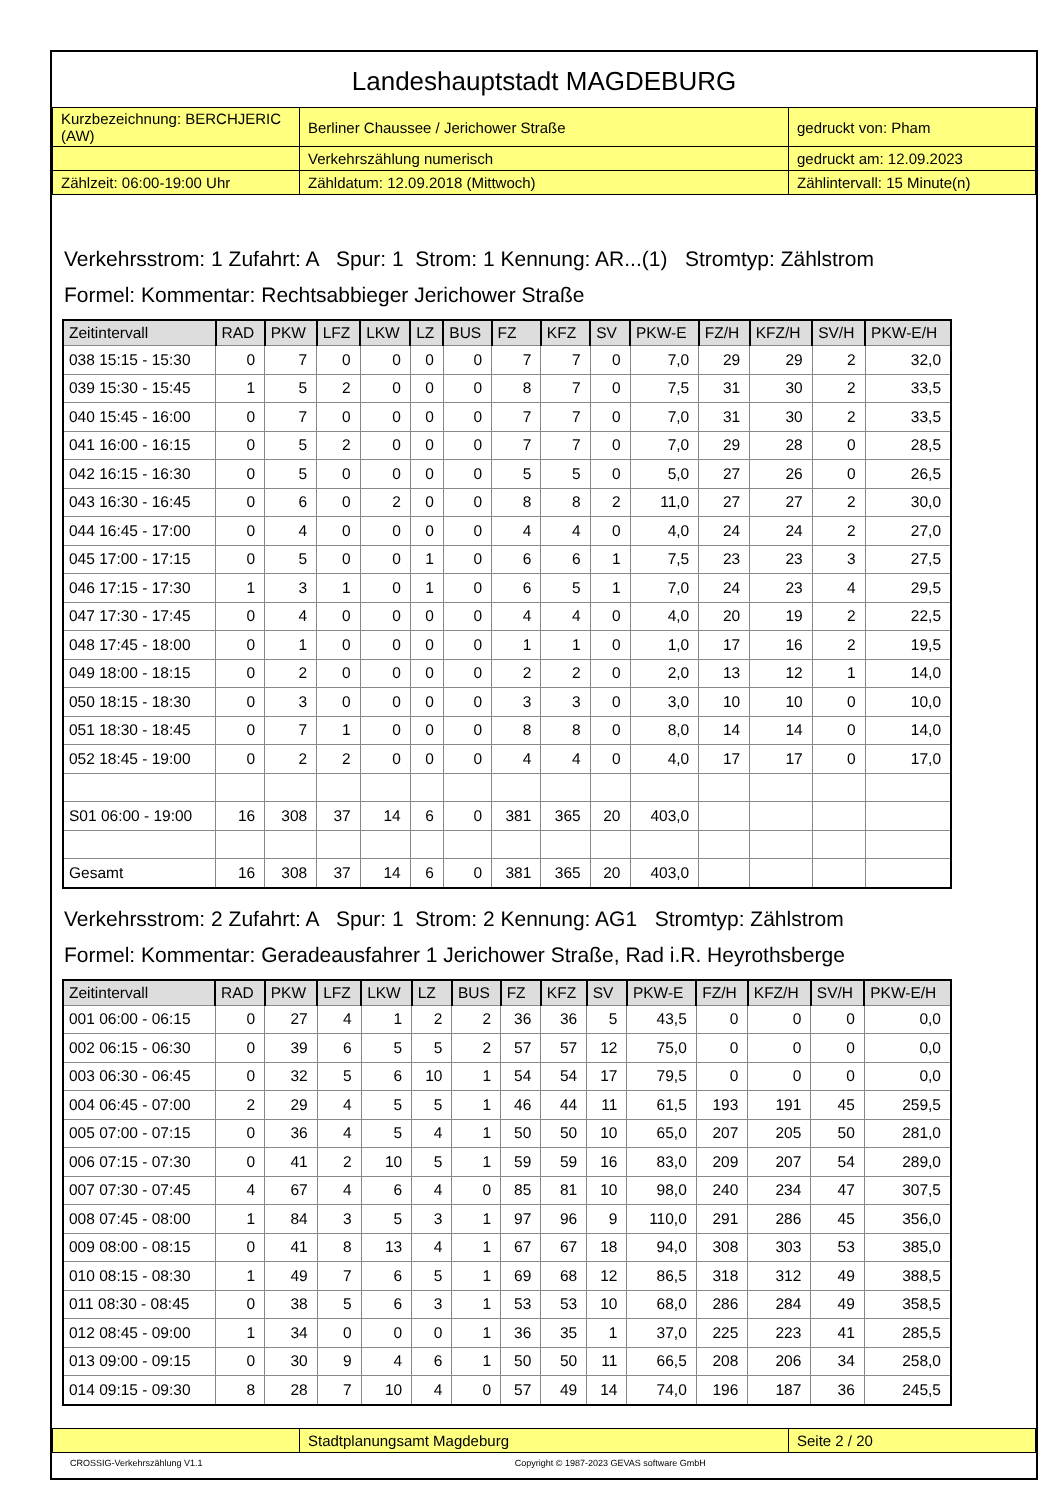Landeshauptstadt MAGDEBURG
| Kurzbezeichnung: BERCHJERIC (AW) | Berliner Chaussee / Jerichower Straße | gedruckt von: Pham |
| | Verkehrszählung numerisch | gedruckt am: 12.09.2023 |
| Zählzeit: 06:00-19:00 Uhr | Zähldatum: 12.09.2018 (Mittwoch) | Zählintervall: 15 Minute(n) |
Verkehrsstrom: 1 Zufahrt: A Spur: 1 Strom: 1 Kennung: AR...(1) Stromtyp: Zählstrom
Formel: Kommentar: Rechtsabbieger Jerichower Straße
| Zeitintervall | RAD | PKW | LFZ | LKW | LZ | BUS | FZ | KFZ | SV | PKW-E | FZ/H | KFZ/H | SV/H | PKW-E/H |
| --- | --- | --- | --- | --- | --- | --- | --- | --- | --- | --- | --- | --- | --- | --- |
| 038 15:15 - 15:30 | 0 | 7 | 0 | 0 | 0 | 0 | 7 | 7 | 0 | 7,0 | 29 | 29 | 2 | 32,0 |
| 039 15:30 - 15:45 | 1 | 5 | 2 | 0 | 0 | 0 | 8 | 7 | 0 | 7,5 | 31 | 30 | 2 | 33,5 |
| 040 15:45 - 16:00 | 0 | 7 | 0 | 0 | 0 | 0 | 7 | 7 | 0 | 7,0 | 31 | 30 | 2 | 33,5 |
| 041 16:00 - 16:15 | 0 | 5 | 2 | 0 | 0 | 0 | 7 | 7 | 0 | 7,0 | 29 | 28 | 0 | 28,5 |
| 042 16:15 - 16:30 | 0 | 5 | 0 | 0 | 0 | 0 | 5 | 5 | 0 | 5,0 | 27 | 26 | 0 | 26,5 |
| 043 16:30 - 16:45 | 0 | 6 | 0 | 2 | 0 | 0 | 8 | 8 | 2 | 11,0 | 27 | 27 | 2 | 30,0 |
| 044 16:45 - 17:00 | 0 | 4 | 0 | 0 | 0 | 0 | 4 | 4 | 0 | 4,0 | 24 | 24 | 2 | 27,0 |
| 045 17:00 - 17:15 | 0 | 5 | 0 | 0 | 1 | 0 | 6 | 6 | 1 | 7,5 | 23 | 23 | 3 | 27,5 |
| 046 17:15 - 17:30 | 1 | 3 | 1 | 0 | 1 | 0 | 6 | 5 | 1 | 7,0 | 24 | 23 | 4 | 29,5 |
| 047 17:30 - 17:45 | 0 | 4 | 0 | 0 | 0 | 0 | 4 | 4 | 0 | 4,0 | 20 | 19 | 2 | 22,5 |
| 048 17:45 - 18:00 | 0 | 1 | 0 | 0 | 0 | 0 | 1 | 1 | 0 | 1,0 | 17 | 16 | 2 | 19,5 |
| 049 18:00 - 18:15 | 0 | 2 | 0 | 0 | 0 | 0 | 2 | 2 | 0 | 2,0 | 13 | 12 | 1 | 14,0 |
| 050 18:15 - 18:30 | 0 | 3 | 0 | 0 | 0 | 0 | 3 | 3 | 0 | 3,0 | 10 | 10 | 0 | 10,0 |
| 051 18:30 - 18:45 | 0 | 7 | 1 | 0 | 0 | 0 | 8 | 8 | 0 | 8,0 | 14 | 14 | 0 | 14,0 |
| 052 18:45 - 19:00 | 0 | 2 | 2 | 0 | 0 | 0 | 4 | 4 | 0 | 4,0 | 17 | 17 | 0 | 17,0 |
| S01 06:00 - 19:00 | 16 | 308 | 37 | 14 | 6 | 0 | 381 | 365 | 20 | 403,0 | | | | |
| Gesamt | 16 | 308 | 37 | 14 | 6 | 0 | 381 | 365 | 20 | 403,0 | | | | |
Verkehrsstrom: 2 Zufahrt: A Spur: 1 Strom: 2 Kennung: AG1 Stromtyp: Zählstrom
Formel: Kommentar: Geradeausfahrer 1 Jerichower Straße, Rad i.R. Heyrothsberge
| Zeitintervall | RAD | PKW | LFZ | LKW | LZ | BUS | FZ | KFZ | SV | PKW-E | FZ/H | KFZ/H | SV/H | PKW-E/H |
| --- | --- | --- | --- | --- | --- | --- | --- | --- | --- | --- | --- | --- | --- | --- |
| 001 06:00 - 06:15 | 0 | 27 | 4 | 1 | 2 | 2 | 36 | 36 | 5 | 43,5 | 0 | 0 | 0 | 0,0 |
| 002 06:15 - 06:30 | 0 | 39 | 6 | 5 | 5 | 2 | 57 | 57 | 12 | 75,0 | 0 | 0 | 0 | 0,0 |
| 003 06:30 - 06:45 | 0 | 32 | 5 | 6 | 10 | 1 | 54 | 54 | 17 | 79,5 | 0 | 0 | 0 | 0,0 |
| 004 06:45 - 07:00 | 2 | 29 | 4 | 5 | 5 | 1 | 46 | 44 | 11 | 61,5 | 193 | 191 | 45 | 259,5 |
| 005 07:00 - 07:15 | 0 | 36 | 4 | 5 | 4 | 1 | 50 | 50 | 10 | 65,0 | 207 | 205 | 50 | 281,0 |
| 006 07:15 - 07:30 | 0 | 41 | 2 | 10 | 5 | 1 | 59 | 59 | 16 | 83,0 | 209 | 207 | 54 | 289,0 |
| 007 07:30 - 07:45 | 4 | 67 | 4 | 6 | 4 | 0 | 85 | 81 | 10 | 98,0 | 240 | 234 | 47 | 307,5 |
| 008 07:45 - 08:00 | 1 | 84 | 3 | 5 | 3 | 1 | 97 | 96 | 9 | 110,0 | 291 | 286 | 45 | 356,0 |
| 009 08:00 - 08:15 | 0 | 41 | 8 | 13 | 4 | 1 | 67 | 67 | 18 | 94,0 | 308 | 303 | 53 | 385,0 |
| 010 08:15 - 08:30 | 1 | 49 | 7 | 6 | 5 | 1 | 69 | 68 | 12 | 86,5 | 318 | 312 | 49 | 388,5 |
| 011 08:30 - 08:45 | 0 | 38 | 5 | 6 | 3 | 1 | 53 | 53 | 10 | 68,0 | 286 | 284 | 49 | 358,5 |
| 012 08:45 - 09:00 | 1 | 34 | 0 | 0 | 0 | 1 | 36 | 35 | 1 | 37,0 | 225 | 223 | 41 | 285,5 |
| 013 09:00 - 09:15 | 0 | 30 | 9 | 4 | 6 | 1 | 50 | 50 | 11 | 66,5 | 208 | 206 | 34 | 258,0 |
| 014 09:15 - 09:30 | 8 | 28 | 7 | 10 | 4 | 0 | 57 | 49 | 14 | 74,0 | 196 | 187 | 36 | 245,5 |
| | Stadtplanungsamt Magdeburg | Seite 2 / 20 |
CROSSIG-Verkehrszählung V1.1 Copyright © 1987-2023 GEVAS software GmbH